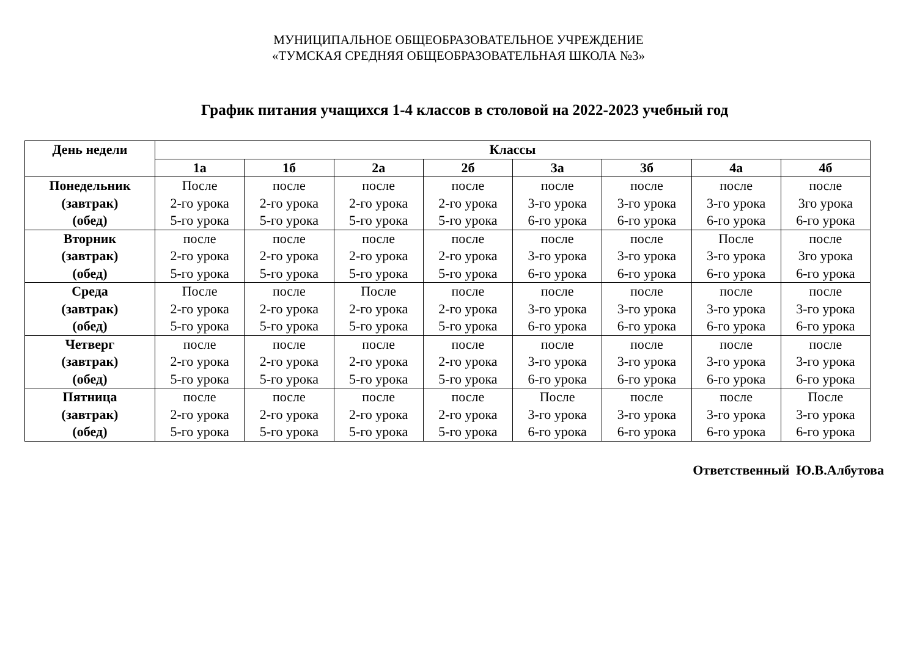МУНИЦИПАЛЬНОЕ ОБЩЕОБРАЗОВАТЕЛЬНОЕ УЧРЕЖДЕНИЕ
«ТУМСКАЯ СРЕДНЯЯ ОБЩЕОБРАЗОВАТЕЛЬНАЯ ШКОЛА №3»
График питания учащихся 1-4 классов в столовой на 2022-2023 учебный год
| День недели | Классы | | | | | | | |
| --- | --- | --- | --- | --- | --- | --- | --- | --- |
| | 1а | 1б | 2а | 2б | 3а | 3б | 4а | 4б |
| Понедельник (завтрак) (обед) | После 2-го урока 5-го урока | после 2-го урока 5-го урока | после 2-го урока 5-го урока | после 2-го урока 5-го урока | после 3-го урока 6-го урока | после 3-го урока 6-го урока | после 3-го урока 6-го урока | после 3го урока 6-го урока |
| Вторник (завтрак) (обед) | после 2-го урока 5-го урока | после 2-го урока 5-го урока | после 2-го урока 5-го урока | после 2-го урока 5-го урока | после 3-го урока 6-го урока | после 3-го урока 6-го урока | После 3-го урока 6-го урока | после 3го урока 6-го урока |
| Среда (завтрак) (обед) | После 2-го урока 5-го урока | после 2-го урока 5-го урока | После 2-го урока 5-го урока | после 2-го урока 5-го урока | после 3-го урока 6-го урока | после 3-го урока 6-го урока | после 3-го урока 6-го урока | после 3-го урока 6-го урока |
| Четверг (завтрак) (обед) | после 2-го урока 5-го урока | после 2-го урока 5-го урока | после 2-го урока 5-го урока | после 2-го урока 5-го урока | после 3-го урока 6-го урока | после 3-го урока 6-го урока | после 3-го урока 6-го урока | после 3-го урока 6-го урока |
| Пятница (завтрак) (обед) | после 2-го урока 5-го урока | после 2-го урока 5-го урока | после 2-го урока 5-го урока | после 2-го урока 5-го урока | После 3-го урока 6-го урока | после 3-го урока 6-го урока | после 3-го урока 6-го урока | После 3-го урока 6-го урока |
Ответственный Ю.В.Албутова